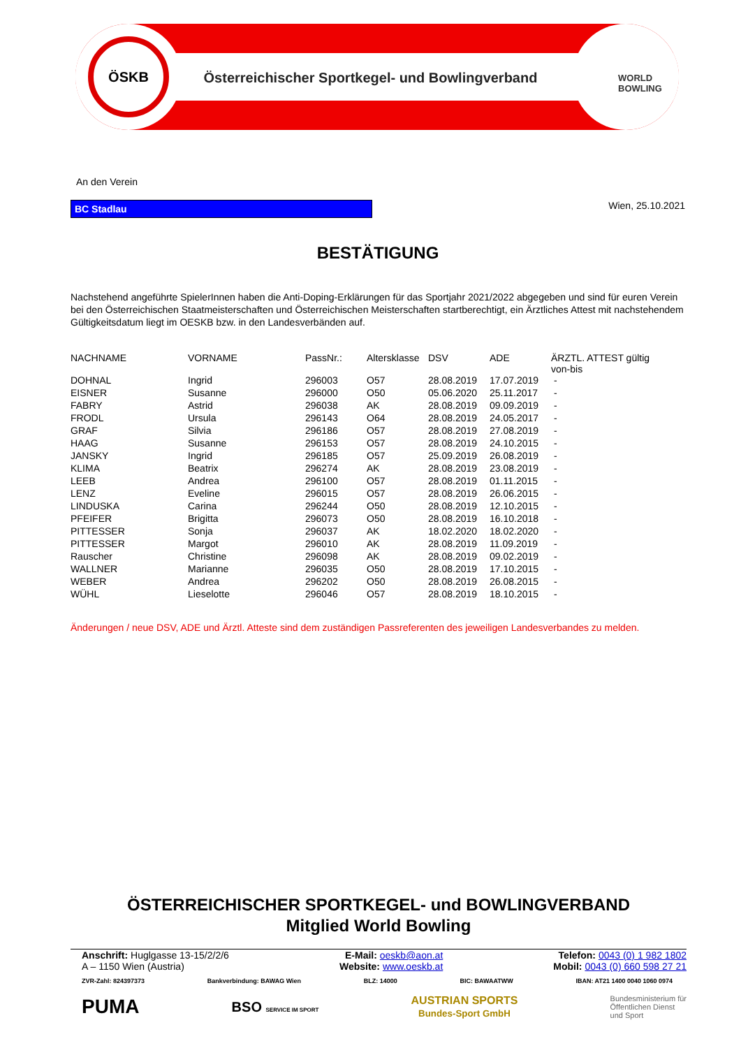ÖSKB
WORLD
BOWLING
Österreichischer Sportkegel- und Bowlingverband
An den Verein
BC Stadlau
Wien, 25.10.2021
BESTÄTIGUNG
Nachstehend angeführte SpielerInnen haben die Anti-Doping-Erklärungen für das Sportjahr 2021/2022 abgegeben und sind für euren Verein bei den Österreichischen Staatmeisterschaften und Österreichischen Meisterschaften startberechtigt, ein Ärztliches Attest mit nachstehendem Gültigkeitsdatum liegt im OESKB bzw. in den Landesverbänden auf.
| NACHNAME | VORNAME | PassNr.: | Altersklasse | DSV | ADE | ÄRZTL. ATTEST gültig von-bis |
| --- | --- | --- | --- | --- | --- | --- |
| DOHNAL | Ingrid | 296003 | O57 | 28.08.2019 | 17.07.2019 | - |
| EISNER | Susanne | 296000 | O50 | 05.06.2020 | 25.11.2017 | - |
| FABRY | Astrid | 296038 | AK | 28.08.2019 | 09.09.2019 | - |
| FRODL | Ursula | 296143 | O64 | 28.08.2019 | 24.05.2017 | - |
| GRAF | Silvia | 296186 | O57 | 28.08.2019 | 27.08.2019 | - |
| HAAG | Susanne | 296153 | O57 | 28.08.2019 | 24.10.2015 | - |
| JANSKY | Ingrid | 296185 | O57 | 25.09.2019 | 26.08.2019 | - |
| KLIMA | Beatrix | 296274 | AK | 28.08.2019 | 23.08.2019 | - |
| LEEB | Andrea | 296100 | O57 | 28.08.2019 | 01.11.2015 | - |
| LENZ | Eveline | 296015 | O57 | 28.08.2019 | 26.06.2015 | - |
| LINDUSKA | Carina | 296244 | O50 | 28.08.2019 | 12.10.2015 | - |
| PFEIFER | Brigitta | 296073 | O50 | 28.08.2019 | 16.10.2018 | - |
| PITTESSER | Sonja | 296037 | AK | 18.02.2020 | 18.02.2020 | - |
| PITTESSER | Margot | 296010 | AK | 28.08.2019 | 11.09.2019 | - |
| Rauscher | Christine | 296098 | AK | 28.08.2019 | 09.02.2019 | - |
| WALLNER | Marianne | 296035 | O50 | 28.08.2019 | 17.10.2015 | - |
| WEBER | Andrea | 296202 | O50 | 28.08.2019 | 26.08.2015 | - |
| WÜHL | Lieselotte | 296046 | O57 | 28.08.2019 | 18.10.2015 | - |
Änderungen / neue DSV, ADE und Ärztl. Atteste sind dem zuständigen Passreferenten des jeweiligen Landesverbandes zu melden.
ÖSTERREICHISCHER SPORTKEGEL- und BOWLINGVERBAND
Mitglied World Bowling
Anschrift: Huglgasse 13-15/2/2/6
A – 1150 Wien (Austria)
E-Mail: oeskb@aon.at
Website: www.oeskb.at
Telefon: 0043 (0) 1 982 1802
Mobil: 0043 (0) 660 598 27 21
ZVR-Zahl: 824397373 Bankverbindung: BAWAG Wien BLZ: 14000 BIC: BAWAATWW IBAN: AT21 1400 0040 1060 0974
PUMA BSO SERVICE IM SPORT AUSTRIAN SPORTS
Bundes-Sport GmbH Bundesministerium für
Öffentlichen Dienst
und Sport